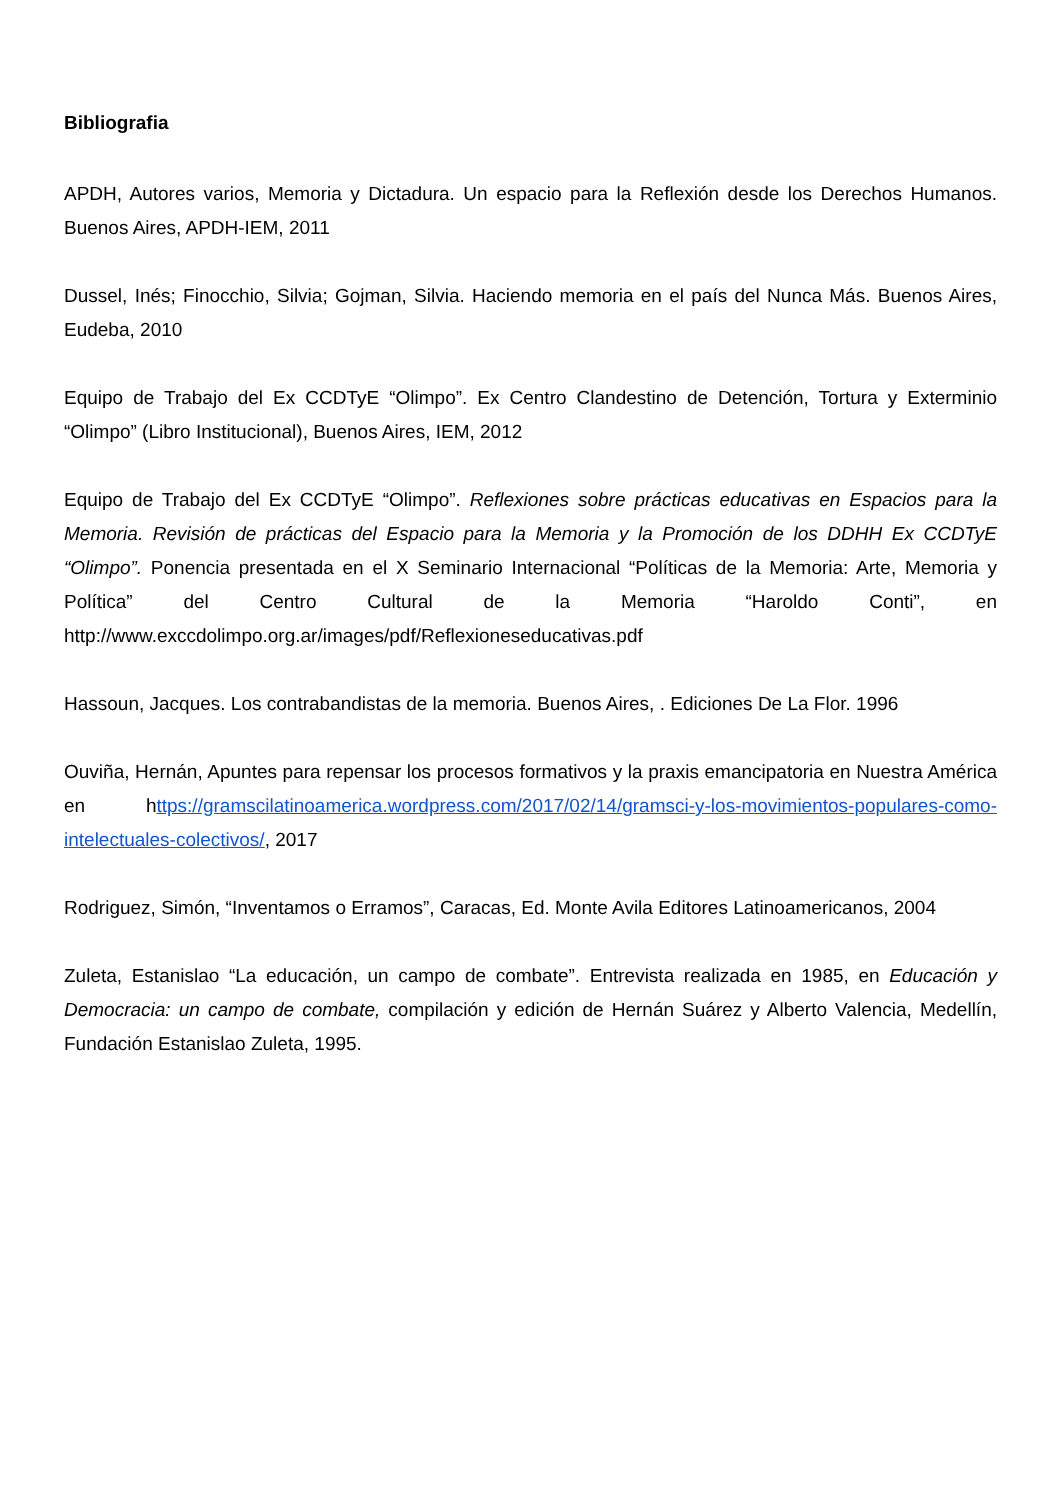Bibliografia
APDH, Autores varios, Memoria y Dictadura. Un espacio para la Reflexión desde los Derechos Humanos. Buenos Aires, APDH-IEM, 2011
Dussel, Inés; Finocchio, Silvia; Gojman, Silvia. Haciendo memoria en el país del Nunca Más. Buenos Aires, Eudeba, 2010
Equipo de Trabajo del Ex CCDTyE “Olimpo”. Ex Centro Clandestino de Detención, Tortura y Exterminio “Olimpo” (Libro Institucional), Buenos Aires, IEM, 2012
Equipo de Trabajo del Ex CCDTyE “Olimpo”. Reflexiones sobre prácticas educativas en Espacios para la Memoria. Revisión de prácticas del Espacio para la Memoria y la Promoción de los DDHH Ex CCDTyE “Olimpo”. Ponencia presentada en el X Seminario Internacional “Políticas de la Memoria: Arte, Memoria y Política” del Centro Cultural de la Memoria “Haroldo Conti”, en http://www.exccdolimpo.org.ar/images/pdf/Reflexioneseducativas.pdf
Hassoun, Jacques. Los contrabandistas de la memoria. Buenos Aires, . Ediciones De La Flor. 1996
Ouviña, Hernán, Apuntes para repensar los procesos formativos y la praxis emancipatoria en Nuestra América en https://gramscilatinoamerica.wordpress.com/2017/02/14/gramsci-y-los-movimientos-populares-como-intelectuales-colectivos/, 2017
Rodriguez, Simón, “Inventamos o Erramos”, Caracas, Ed. Monte Avila Editores Latinoamericanos, 2004
Zuleta, Estanislao “La educación, un campo de combate”. Entrevista realizada en 1985, en Educación y Democracia: un campo de combate, compilación y edición de Hernán Suárez y Alberto Valencia, Medellín, Fundación Estanislao Zuleta, 1995.